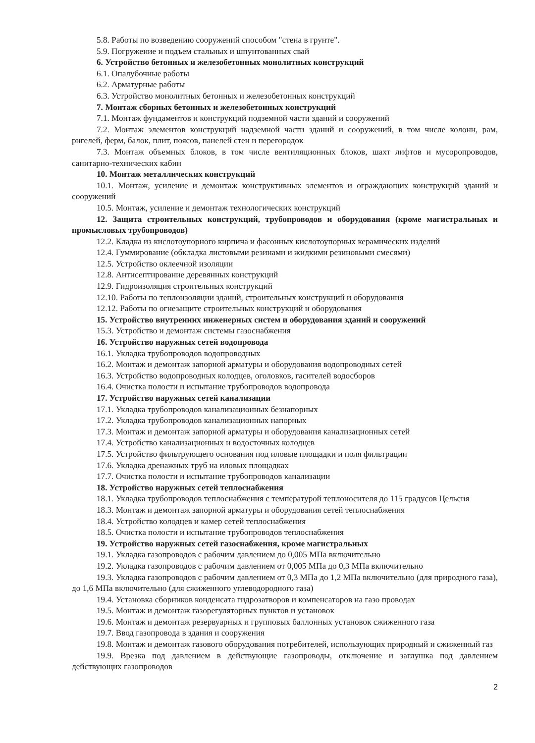5.8. Работы по возведению сооружений способом "стена в грунте".
5.9. Погружение и подъем стальных и шпунтованных свай
6. Устройство бетонных и железобетонных монолитных конструкций
6.1. Опалубочные работы
6.2. Арматурные работы
6.3. Устройство монолитных бетонных и железобетонных конструкций
7. Монтаж сборных бетонных и железобетонных конструкций
7.1. Монтаж фундаментов и конструкций подземной части зданий и сооружений
7.2. Монтаж элементов конструкций надземной части зданий и сооружений, в том числе колонн, рам, ригелей, ферм, балок, плит, поясов, панелей стен и перегородок
7.3. Монтаж объемных блоков, в том числе вентиляционных блоков, шахт лифтов и мусоропроводов, санитарно-технических кабин
10. Монтаж металлических конструкций
10.1. Монтаж, усиление и демонтаж конструктивных элементов и ограждающих конструкций зданий и сооружений
10.5. Монтаж, усиление и демонтаж технологических конструкций
12. Защита строительных конструкций, трубопроводов и оборудования (кроме магистральных и промысловых трубопроводов)
12.2. Кладка из кислотоупорного кирпича и фасонных кислотоупорных керамических изделий
12.4. Гуммирование (обкладка листовыми резинами и жидкими резиновыми смесями)
12.5. Устройство оклеечной изоляции
12.8. Антисептирование деревянных конструкций
12.9. Гидроизоляция строительных конструкций
12.10. Работы по теплоизоляции зданий, строительных конструкций и оборудования
12.12. Работы по огнезащите строительных конструкций и оборудования
15. Устройство внутренних инженерных систем и оборудования зданий и сооружений
15.3. Устройство и демонтаж системы газоснабжения
16. Устройство наружных сетей водопровода
16.1. Укладка трубопроводов водопроводных
16.2. Монтаж и демонтаж запорной арматуры и оборудования водопроводных сетей
16.3. Устройство водопроводных колодцев, оголовков, гасителей водосборов
16.4. Очистка полости и испытание трубопроводов водопровода
17. Устройство наружных сетей канализации
17.1. Укладка трубопроводов канализационных безнапорных
17.2. Укладка трубопроводов канализационных напорных
17.3. Монтаж и демонтаж запорной арматуры и оборудования канализационных сетей
17.4. Устройство канализационных и водосточных колодцев
17.5. Устройство фильтрующего основания под иловые площадки и поля фильтрации
17.6. Укладка дренажных труб на иловых площадках
17.7. Очистка полости и испытание трубопроводов канализации
18. Устройство наружных сетей теплоснабжения
18.1. Укладка трубопроводов теплоснабжения с температурой теплоносителя до 115 градусов Цельсия
18.3. Монтаж и демонтаж запорной арматуры и оборудования сетей теплоснабжения
18.4. Устройство колодцев и камер сетей теплоснабжения
18.5. Очистка полости и испытание трубопроводов теплоснабжения
19. Устройство наружных сетей газоснабжения, кроме магистральных
19.1. Укладка газопроводов с рабочим давлением до 0,005 МПа включительно
19.2. Укладка газопроводов с рабочим давлением от 0,005 МПа до 0,3 МПа включительно
19.3. Укладка газопроводов с рабочим давлением от 0,3 МПа до 1,2 МПа включительно (для природного газа), до 1,6 МПа включительно (для сжиженного углеводородного газа)
19.4. Установка сборников конденсата гидрозатворов и компенсаторов на газо проводах
19.5. Монтаж и демонтаж газорегуляторных пунктов и установок
19.6. Монтаж и демонтаж резервуарных и групповых баллонных установок сжиженного газа
19.7. Ввод газопровода в здания и сооружения
19.8. Монтаж и демонтаж газового оборудования потребителей, использующих природный и сжиженный газ
19.9. Врезка под давлением в действующие газопроводы, отключение и заглушка под давлением действующих газопроводов
2